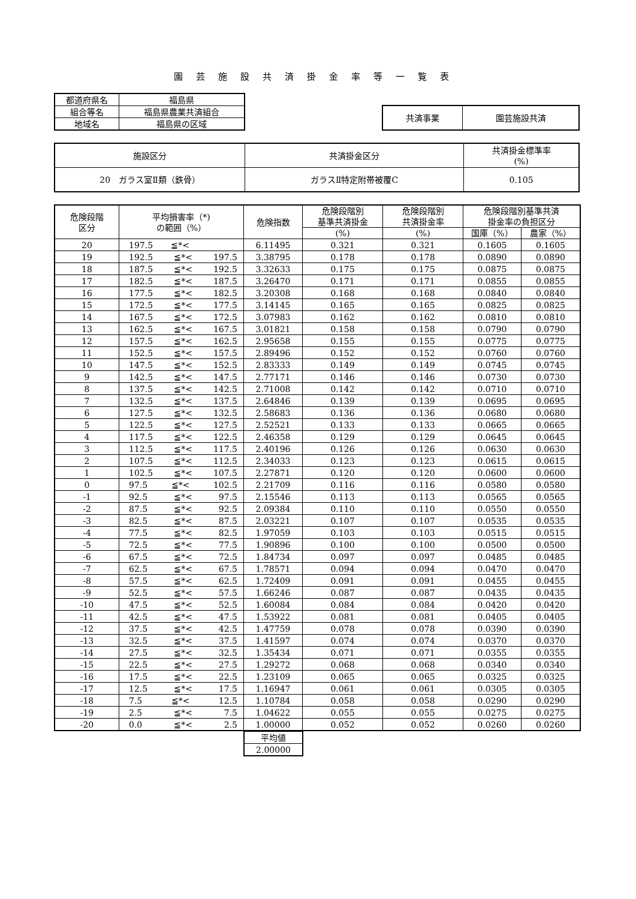園芸施設共済掛金率等一覧表
| 都道府県名 | 福島県 |
| 組合等名 | 福島県農業共済組合 |
| 地域名 | 福島県の区域 |
| 共済事業 | 園芸施設共済 |
| 施設区分 | 共済掛金区分 | 共済掛金標準率 (%) |
| 20 ガラス室Ⅱ類（鉄骨） | ガラスⅡ特定附帯被覆C | 0.105 |
| 危険段階 区分 | 平均損害率（*) の範囲（%） | 危険指数 | 危険段階別 基準共済掛金 | 危険段階別 共済掛金率 | 危険段階別基準共済 掛金率の負担区分 | |
| --- | --- | --- | --- | --- | --- | --- |
| | | | (%) | (%) | 国庫（%） | 農家（%） |
| 20 | 197.5 ≦*< | 6.11495 | 0.321 | 0.321 | 0.1605 | 0.1605 |
| 19 | 192.5 ≦*< 197.5 | 3.38795 | 0.178 | 0.178 | 0.0890 | 0.0890 |
| 18 | 187.5 ≦*< 192.5 | 3.32633 | 0.175 | 0.175 | 0.0875 | 0.0875 |
| 17 | 182.5 ≦*< 187.5 | 3.26470 | 0.171 | 0.171 | 0.0855 | 0.0855 |
| 16 | 177.5 ≦*< 182.5 | 3.20308 | 0.168 | 0.168 | 0.0840 | 0.0840 |
| 15 | 172.5 ≦*< 177.5 | 3.14145 | 0.165 | 0.165 | 0.0825 | 0.0825 |
| 14 | 167.5 ≦*< 172.5 | 3.07983 | 0.162 | 0.162 | 0.0810 | 0.0810 |
| 13 | 162.5 ≦*< 167.5 | 3.01821 | 0.158 | 0.158 | 0.0790 | 0.0790 |
| 12 | 157.5 ≦*< 162.5 | 2.95658 | 0.155 | 0.155 | 0.0775 | 0.0775 |
| 11 | 152.5 ≦*< 157.5 | 2.89496 | 0.152 | 0.152 | 0.0760 | 0.0760 |
| 10 | 147.5 ≦*< 152.5 | 2.83333 | 0.149 | 0.149 | 0.0745 | 0.0745 |
| 9 | 142.5 ≦*< 147.5 | 2.77171 | 0.146 | 0.146 | 0.0730 | 0.0730 |
| 8 | 137.5 ≦*< 142.5 | 2.71008 | 0.142 | 0.142 | 0.0710 | 0.0710 |
| 7 | 132.5 ≦*< 137.5 | 2.64846 | 0.139 | 0.139 | 0.0695 | 0.0695 |
| 6 | 127.5 ≦*< 132.5 | 2.58683 | 0.136 | 0.136 | 0.0680 | 0.0680 |
| 5 | 122.5 ≦*< 127.5 | 2.52521 | 0.133 | 0.133 | 0.0665 | 0.0665 |
| 4 | 117.5 ≦*< 122.5 | 2.46358 | 0.129 | 0.129 | 0.0645 | 0.0645 |
| 3 | 112.5 ≦*< 117.5 | 2.40196 | 0.126 | 0.126 | 0.0630 | 0.0630 |
| 2 | 107.5 ≦*< 112.5 | 2.34033 | 0.123 | 0.123 | 0.0615 | 0.0615 |
| 1 | 102.5 ≦*< 107.5 | 2.27871 | 0.120 | 0.120 | 0.0600 | 0.0600 |
| 0 | 97.5 ≦*< 102.5 | 2.21709 | 0.116 | 0.116 | 0.0580 | 0.0580 |
| -1 | 92.5 ≦*< 97.5 | 2.15546 | 0.113 | 0.113 | 0.0565 | 0.0565 |
| -2 | 87.5 ≦*< 92.5 | 2.09384 | 0.110 | 0.110 | 0.0550 | 0.0550 |
| -3 | 82.5 ≦*< 87.5 | 2.03221 | 0.107 | 0.107 | 0.0535 | 0.0535 |
| -4 | 77.5 ≦*< 82.5 | 1.97059 | 0.103 | 0.103 | 0.0515 | 0.0515 |
| -5 | 72.5 ≦*< 77.5 | 1.90896 | 0.100 | 0.100 | 0.0500 | 0.0500 |
| -6 | 67.5 ≦*< 72.5 | 1.84734 | 0.097 | 0.097 | 0.0485 | 0.0485 |
| -7 | 62.5 ≦*< 67.5 | 1.78571 | 0.094 | 0.094 | 0.0470 | 0.0470 |
| -8 | 57.5 ≦*< 62.5 | 1.72409 | 0.091 | 0.091 | 0.0455 | 0.0455 |
| -9 | 52.5 ≦*< 57.5 | 1.66246 | 0.087 | 0.087 | 0.0435 | 0.0435 |
| -10 | 47.5 ≦*< 52.5 | 1.60084 | 0.084 | 0.084 | 0.0420 | 0.0420 |
| -11 | 42.5 ≦*< 47.5 | 1.53922 | 0.081 | 0.081 | 0.0405 | 0.0405 |
| -12 | 37.5 ≦*< 42.5 | 1.47759 | 0.078 | 0.078 | 0.0390 | 0.0390 |
| -13 | 32.5 ≦*< 37.5 | 1.41597 | 0.074 | 0.074 | 0.0370 | 0.0370 |
| -14 | 27.5 ≦*< 32.5 | 1.35434 | 0.071 | 0.071 | 0.0355 | 0.0355 |
| -15 | 22.5 ≦*< 27.5 | 1.29272 | 0.068 | 0.068 | 0.0340 | 0.0340 |
| -16 | 17.5 ≦*< 22.5 | 1.23109 | 0.065 | 0.065 | 0.0325 | 0.0325 |
| -17 | 12.5 ≦*< 17.5 | 1.16947 | 0.061 | 0.061 | 0.0305 | 0.0305 |
| -18 | 7.5 ≦*< 12.5 | 1.10784 | 0.058 | 0.058 | 0.0290 | 0.0290 |
| -19 | 2.5 ≦*< 7.5 | 1.04622 | 0.055 | 0.055 | 0.0275 | 0.0275 |
| -20 | 0.0 ≦*< 2.5 | 1.00000 | 0.052 | 0.052 | 0.0260 | 0.0260 |
| 平均値 |
| 2.00000 |